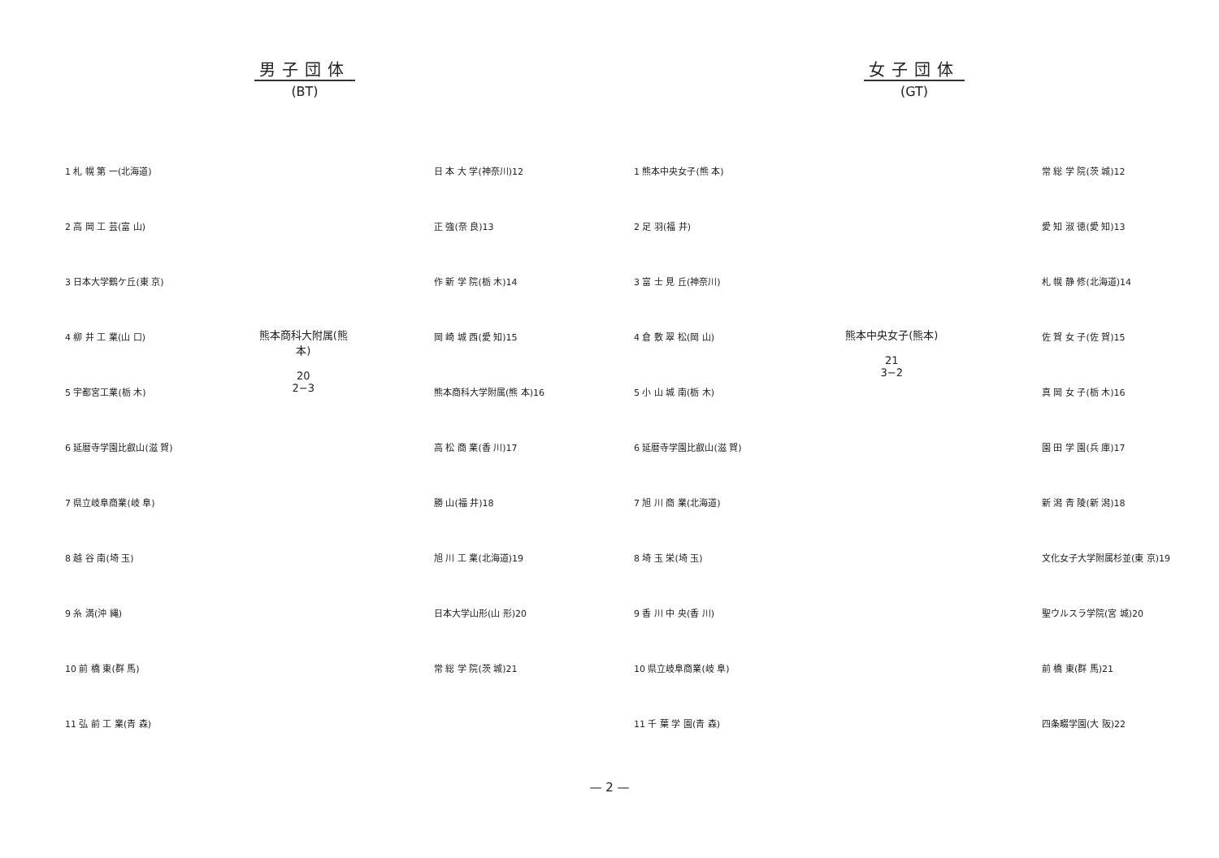男子団体
(BT)
1 札 幌 第 一(北海道)
2 高 岡 工 芸(富 山)
3 日本大学鶴ケ丘(東 京)
4 柳 井 工 業(山 口)
5 宇都宮工業(栃 木)
6 延暦寺学園比叡山(滋 賀)
7 県立岐阜商業(岐 阜)
8 越 谷 南(埼 玉)
9 糸 満(沖 縄)
10 前 橋 東(群 馬)
11 弘 前 工 業(青 森)
熊本商科大附属(熊本)
20
2−3
日 本 大 学(神奈川)12
正 強(奈 良)13
作 新 学 院(栃 木)14
岡 崎 城 西(愛 知)15
熊本商科大学附属(熊 本)16
高 松 商 業(香 川)17
勝 山(福 井)18
旭 川 工 業(北海道)19
日本大学山形(山 形)20
常 総 学 院(茨 城)21
女子団体
(GT)
1 熊本中央女子(熊 本)
2 足 羽(福 井)
3 富 士 見 丘(神奈川)
4 倉 敷 翠 松(岡 山)
5 小 山 城 南(栃 木)
6 延暦寺学園比叡山(滋 賀)
7 旭 川 商 業(北海道)
8 埼 玉 栄(埼 玉)
9 香 川 中 央(香 川)
10 県立岐阜商業(岐 阜)
11 千 葉 学 園(青 森)
熊本中央女子(熊本)
21
3−2
常 総 学 院(茨 城)12
愛 知 淑 徳(愛 知)13
札 幌 静 修(北海道)14
佐 賀 女 子(佐 賀)15
真 岡 女 子(栃 木)16
園 田 学 園(兵 庫)17
新 潟 青 陵(新 潟)18
文化女子大学附属杉並(東 京)19
聖ウルスラ学院(宮 城)20
前 橋 東(群 馬)21
四条畷学園(大 阪)22
— 2 —